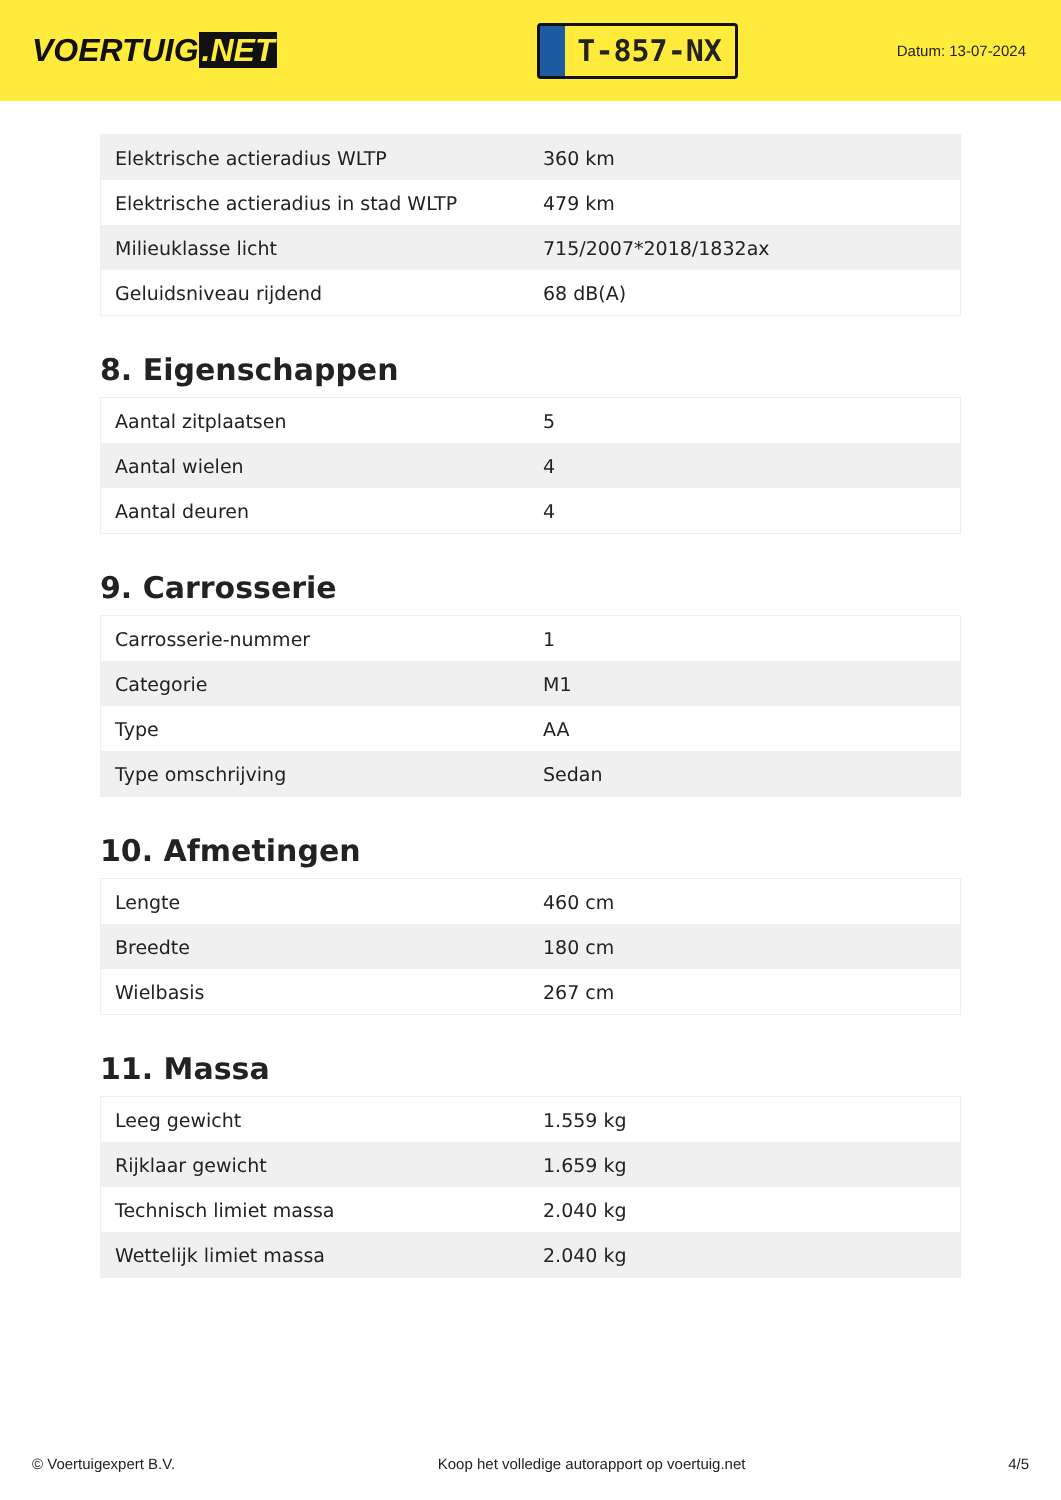VOERTUIG.NET
T-857-NX
Datum: 13-07-2024
| Elektrische actieradius WLTP | 360 km |
| Elektrische actieradius in stad WLTP | 479 km |
| Milieuklasse licht | 715/2007*2018/1832ax |
| Geluidsniveau rijdend | 68 dB(A) |
8. Eigenschappen
| Aantal zitplaatsen | 5 |
| Aantal wielen | 4 |
| Aantal deuren | 4 |
9. Carrosserie
| Carrosserie-nummer | 1 |
| Categorie | M1 |
| Type | AA |
| Type omschrijving | Sedan |
10. Afmetingen
| Lengte | 460 cm |
| Breedte | 180 cm |
| Wielbasis | 267 cm |
11. Massa
| Leeg gewicht | 1.559 kg |
| Rijklaar gewicht | 1.659 kg |
| Technisch limiet massa | 2.040 kg |
| Wettelijk limiet massa | 2.040 kg |
© Voertuigexpert B.V. Koop het volledige autorapport op voertuig.net 4/5